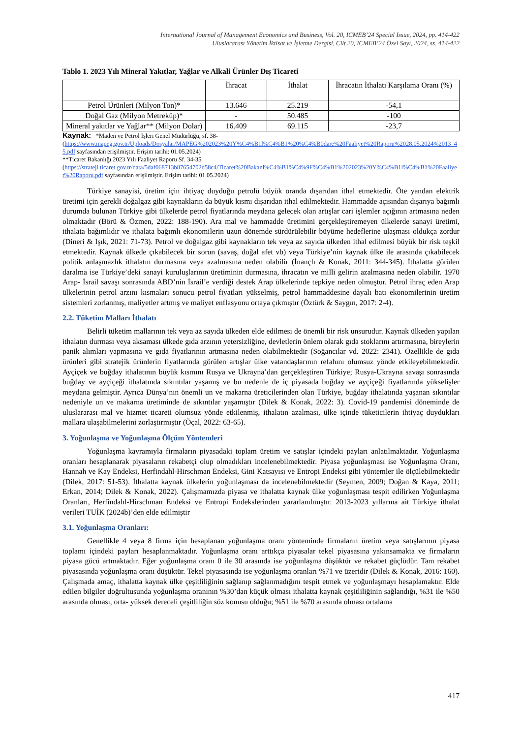International Journal of Management Economics and Business, Vol. 20, ICMEB’24 Special Issue, 2024, pp. 414-422
Uluslararası Yönetim İktisat ve İşletme Dergisi, Cilt 20, ICMEB’24 Özel Sayı, 2024, ss. 414-422
Tablo 1. 2023 Yılı Mineral Yakıtlar, Yağlar ve Alkali Ürünler Dış Ticareti
| | İhracat | İthalat | İhracatın İthalatı Karşılama Oranı (%) |
| Petrol Ürünleri (Milyon Ton)* | 13.646 | 25.219 | -54,1 |
| Doğal Gaz (Milyon Metreküp)* | - | 50.485 | -100 |
| Mineral yakıtlar ve Yağlar** (Milyon Dolar) | 16.409 | 69.115 | -23,7 |
Kaynak: *Maden ve Petrol İşleri Genel Müdürlüğü, sf. 38-
(https://www.mapeg.gov.tr/Uploads/Dosyalar/MAPEG%202023%20Y%C4%B1l%C4%B1%20%C4%B0dare%20Faaliyet%20Raporu%2028.05.2024%2013_45.pdf sayfasından erişilmiştir. Erişim tarihi: 01.05.2024)
**Ticaret Bakanlığı 2023 Yılı Faaliyet Raporu Sf. 34-35
(https://strateji.ticaret.gov.tr/data/5daf068713b87654702d58c4/Ticaret%20Bakanl%C4%B1%C4%9F%C4%B1%202023%20Y%C4%B1l%C4%B1%20Faaliyet%20Raporu.pdf sayfasından erişilmiştir. Erişim tarihi: 01.05.2024)
Türkiye sanayisi, üretim için ihtiyaç duyduğu petrolü büyük oranda dışarıdan ithal etmektedir. Öte yandan elektrik üretimi için gerekli doğalgaz gibi kaynakların da büyük kısmı dışarıdan ithal edilmektedir. Hammadde açısından dışarıya bağımlı durumda bulunan Türkiye gibi ülkelerde petrol fiyatlarında meydana gelecek olan artışlar cari işlemler açığının artmasına neden olmaktadır (Börü & Özmen, 2022: 188-190). Ara mal ve hammadde üretimini gerçekleştiremeyen ülkelerde sanayi üretimi, ithalata bağımlıdır ve ithalata bağımlı ekonomilerin uzun dönemde sürdürülebilir büyüme hedeflerine ulaşması oldukça zordur (Dineri & Işık, 2021: 71-73). Petrol ve doğalgaz gibi kaynakların tek veya az sayıda ülkeden ithal edilmesi büyük bir risk teşkil etmektedir. Kaynak ülkede çıkabilecek bir sorun (savaş, doğal afet vb) veya Türkiye’nin kaynak ülke ile arasında çıkabilecek politik anlaşmazlık ithalatın durmasına veya azalmasına neden olabilir (İnançlı & Konak, 2011: 344-345). İthalatta görülen daralma ise Türkiye’deki sanayi kuruluşlarının üretiminin durmasına, ihracatın ve milli gelirin azalmasına neden olabilir. 1970 Arap- İsrail savaşı sonrasında ABD’nin İsrail’e verdiği destek Arap ülkelerinde tepkiye neden olmuştur. Petrol ihraç eden Arap ülkelerinin petrol arzını kısmaları sonucu petrol fiyatları yükselmiş, petrol hammaddesine dayalı batı ekonomilerinin üretim sistemleri zorlanmış, maliyetler artmış ve maliyet enflasyonu ortaya çıkmıştır (Öztürk & Saygın, 2017: 2-4).
2.2. Tüketim Malları İthalatı
Belirli tüketim mallarının tek veya az sayıda ülkeden elde edilmesi de önemli bir risk unsurudur. Kaynak ülkeden yapılan ithalatın durması veya aksaması ülkede gıda arzının yetersizliğine, devletlerin önlem olarak gıda stoklarını artırmasına, bireylerin panik alımları yapmasına ve gıda fiyatlarının artmasına neden olabilmektedir (Soğancılar vd. 2022: 2341). Özellikle de gıda ürünleri gibi stratejik ürünlerin fiyatlarında görülen artışlar ülke vatandaşlarının refahını olumsuz yönde etkileyebilmektedir. Ayçiçek ve buğday ithalatının büyük kısmını Rusya ve Ukrayna’dan gerçekleştiren Türkiye; Rusya-Ukrayna savaşı sonrasında buğday ve ayçiçeği ithalatında sıkıntılar yaşamış ve bu nedenle de iç piyasada buğday ve ayçiçeği fiyatlarında yükselişler meydana gelmiştir. Ayrıca Dünya’nın önemli un ve makarna üreticilerinden olan Türkiye, buğday ithalatında yaşanan sıkıntılar nedeniyle un ve makarna üretiminde de sıkıntılar yaşamıştır (Dilek & Konak, 2022: 3). Covid-19 pandemisi döneminde de uluslararası mal ve hizmet ticareti olumsuz yönde etkilenmiş, ithalatın azalması, ülke içinde tüketicilerin ihtiyaç duydukları mallara ulaşabilmelerini zorlaştırmıştır (Öçal, 2022: 63-65).
3. Yoğunlaşma ve Yoğunlaşma Ölçüm Yöntemleri
Yoğunlaşma kavramıyla firmaların piyasadaki toplam üretim ve satışlar içindeki payları anlatılmaktadır. Yoğunlaşma oranları hesaplanarak piyasaların rekabetçi olup olmadıkları incelenebilmektedir. Piyasa yoğunlaşması ise Yoğunlaşma Oranı, Hannah ve Kay Endeksi, Herfindahl-Hirschman Endeksi, Gini Katsayısı ve Entropi Endeksi gibi yöntemler ile ölçülebilmektedir (Dilek, 2017: 51-53). İthalatta kaynak ülkelerin yoğunlaşması da incelenebilmektedir (Seymen, 2009; Doğan & Kaya, 2011; Erkan, 2014; Dilek & Konak, 2022). Çalışmamızda piyasa ve ithalatta kaynak ülke yoğunlaşması tespit edilirken Yoğunlaşma Oranları, Herfindahl-Hirschman Endeksi ve Entropi Endekslerinden yararlanılmıştır. 2013-2023 yıllarına ait Türkiye ithalat verileri TUİK (2024b)’den elde edilmiştir
3.1. Yoğunlaşma Oranları:
Genellikle 4 veya 8 firma için hesaplanan yoğunlaşma oranı yönteminde firmaların üretim veya satışlarının piyasa toplamı içindeki payları hesaplanmaktadır. Yoğunlaşma oranı arttıkça piyasalar tekel piyasasına yakınsamakta ve firmaların piyasa gücü artmaktadır. Eğer yoğunlaşma oranı 0 ile 30 arasında ise yoğunlaşma düşüktür ve rekabet güçlüdür. Tam rekabet piyasasında yoğunlaşma oranı düşüktür. Tekel piyasasında ise yoğunlaşma oranları %71 ve üzeridir (Dilek & Konak, 2016: 160). Çalışmada amaç, ithalatta kaynak ülke çeşitliliğinin sağlanıp sağlanmadığını tespit etmek ve yoğunlaşmayı hesaplamaktır. Elde edilen bilgiler doğrultusunda yoğunlaşma oranının %30’dan küçük olması ithalatta kaynak çeşitliliğinin sağlandığı, %31 ile %50 arasında olması, orta- yüksek dereceli çeşitliliğin söz konusu olduğu; %51 ile %70 arasında olması ortalama
417